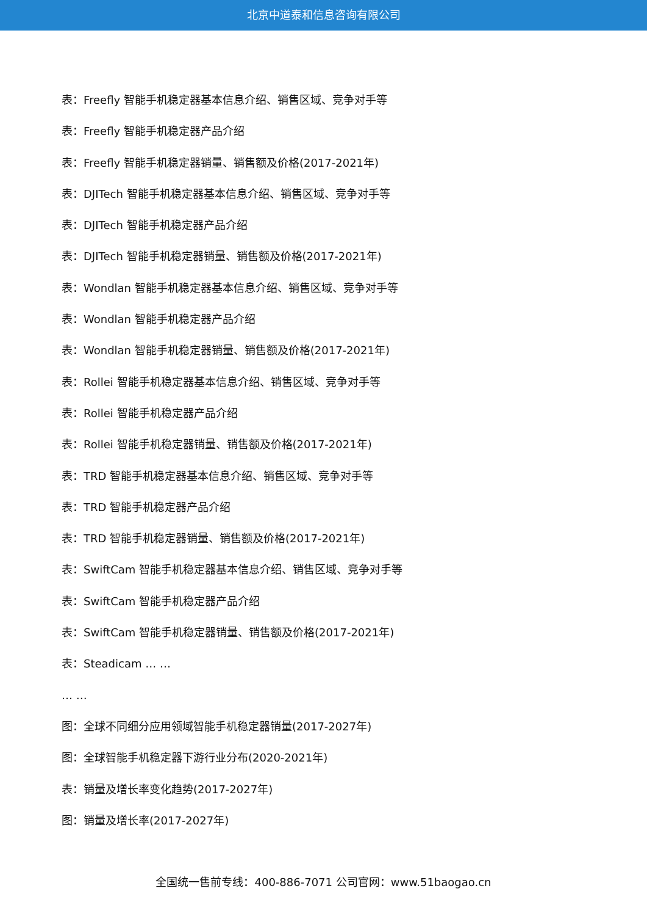北京中道泰和信息咨询有限公司
表：Freefly 智能手机稳定器基本信息介绍、销售区域、竞争对手等
表：Freefly 智能手机稳定器产品介绍
表：Freefly 智能手机稳定器销量、销售额及价格(2017-2021年)
表：DJITech 智能手机稳定器基本信息介绍、销售区域、竞争对手等
表：DJITech 智能手机稳定器产品介绍
表：DJITech 智能手机稳定器销量、销售额及价格(2017-2021年)
表：Wondlan 智能手机稳定器基本信息介绍、销售区域、竞争对手等
表：Wondlan 智能手机稳定器产品介绍
表：Wondlan 智能手机稳定器销量、销售额及价格(2017-2021年)
表：Rollei 智能手机稳定器基本信息介绍、销售区域、竞争对手等
表：Rollei 智能手机稳定器产品介绍
表：Rollei 智能手机稳定器销量、销售额及价格(2017-2021年)
表：TRD 智能手机稳定器基本信息介绍、销售区域、竞争对手等
表：TRD 智能手机稳定器产品介绍
表：TRD 智能手机稳定器销量、销售额及价格(2017-2021年)
表：SwiftCam 智能手机稳定器基本信息介绍、销售区域、竞争对手等
表：SwiftCam 智能手机稳定器产品介绍
表：SwiftCam 智能手机稳定器销量、销售额及价格(2017-2021年)
表：Steadicam … …
… …
图：全球不同细分应用领域智能手机稳定器销量(2017-2027年)
图：全球智能手机稳定器下游行业分布(2020-2021年)
表：销量及增长率变化趋势(2017-2027年)
图：销量及增长率(2017-2027年)
全国统一售前专线：400-886-7071 公司官网：www.51baogao.cn